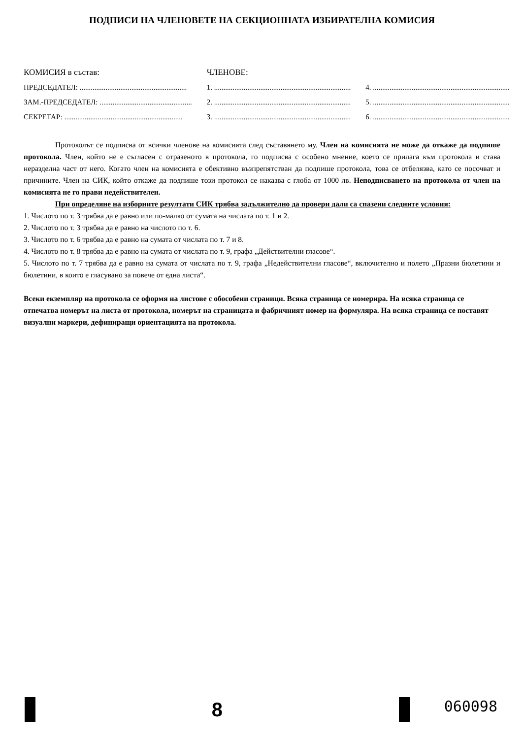ПОДПИСИ НА ЧЛЕНОВЕТЕ НА СЕКЦИОННАТА ИЗБИРАТЕЛНА КОМИСИЯ
КОМИСИЯ в състав:
ПРЕДСЕДАТЕЛ: ..........................................................
ЗАМ.-ПРЕДСЕДАТЕЛ: ..................................................
СЕКРЕТАР: ................................................................
ЧЛЕНОВЕ:
1. ..........................................................................
2. ..........................................................................
3. ..........................................................................
4. ..........................................................................
5. ..........................................................................
6. ..........................................................................
Протоколът се подписва от всички членове на комисията след съставянето му. Член на комисията не може да откаже да подпише протокола. Член, който не е съгласен с отразеното в протокола, го подписва с особено мнение, което се прилага към протокола и става неразделна част от него. Когато член на комисията е обективно възпрепятстван да подпише протокола, това се отбелязва, като се посочват и причините. Член на СИК, който откаже да подпише този протокол се наказва с глоба от 1000 лв. Неподписването на протокола от член на комисията не го прави недействителен.
При определяне на изборните резултати СИК трябва задължително да провери дали са спазени следните условия:
1. Числото по т. 3 трябва да е равно или по-малко от сумата на числата по т. 1 и 2.
2. Числото по т. 3 трябва да е равно на числото по т. 6.
3. Числото по т. 6 трябва да е равно на сумата от числата по т. 7 и 8.
4. Числото по т. 8 трябва да е равно на сумата от числата по т. 9, графа „Действителни гласове“.
5. Числото по т. 7 трябва да е равно на сумата от числата по т. 9, графа „Недействителни гласове“, включително и полето „Празни бюлетини и бюлетини, в които е гласувано за повече от една листа“.
Всеки екземпляр на протокола се оформя на листове с обособени страници. Всяка страница се номерира. На всяка страница се отпечатва номерът на листа от протокола, номерът на страницата и фабричният номер на формуляра. На всяка страница се поставят визуални маркери, дефиниращи ориентацията на протокола.
8 060098